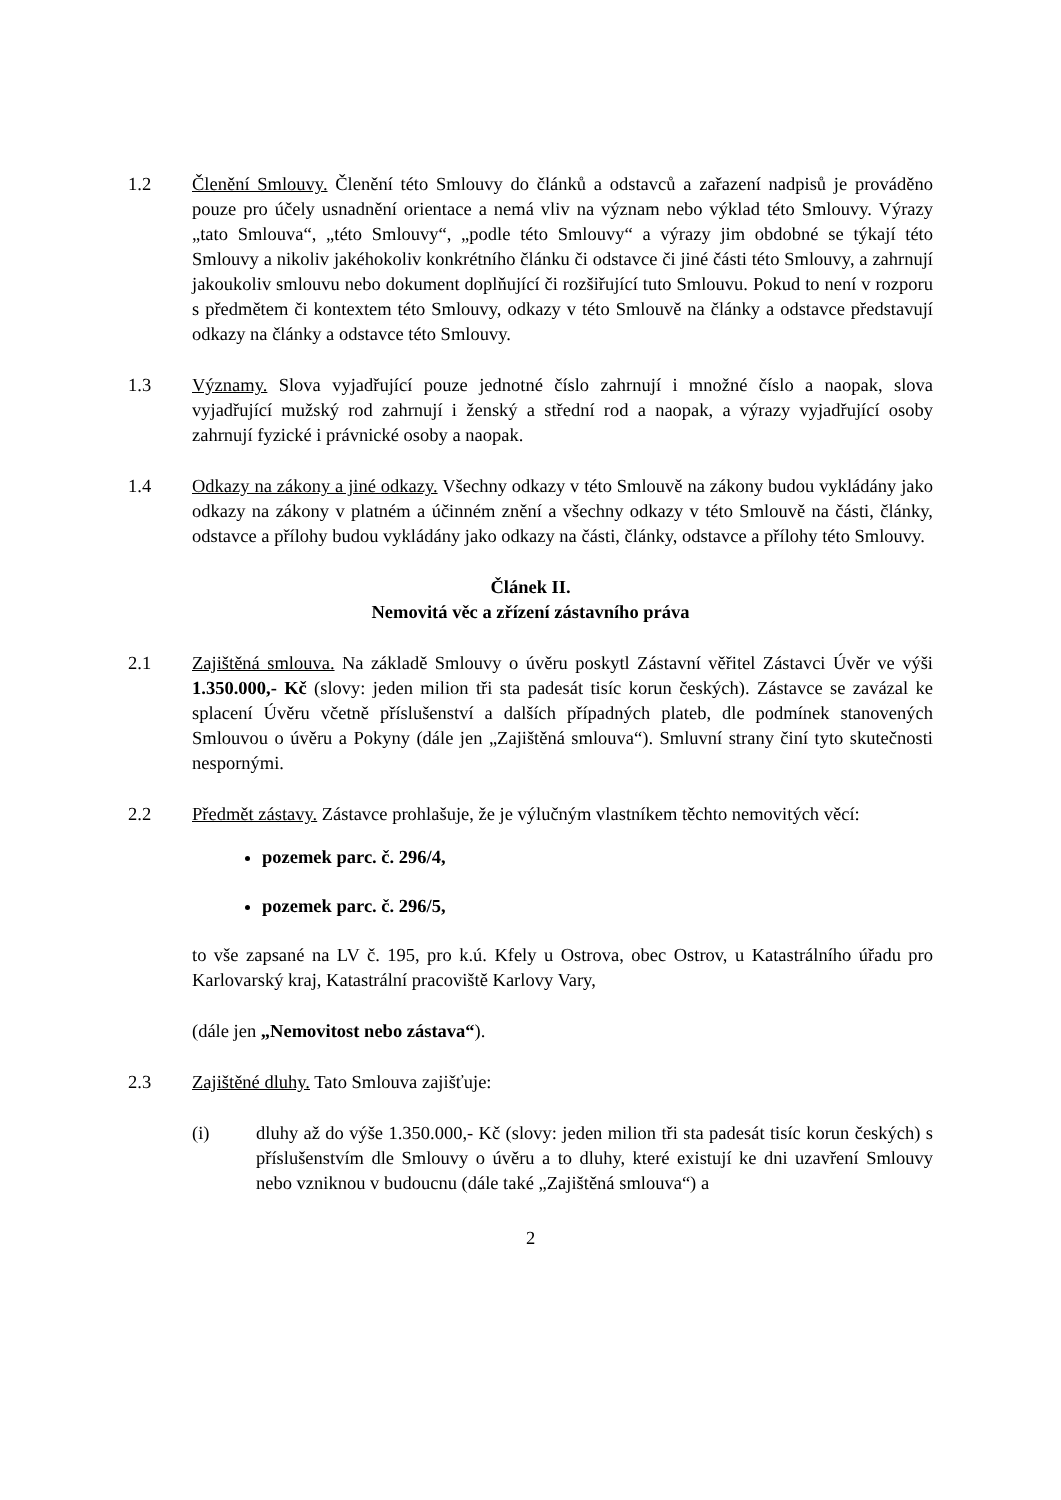1.2 Členění Smlouvy. Členění této Smlouvy do článků a odstavců a zařazení nadpisů je prováděno pouze pro účely usnadnění orientace a nemá vliv na význam nebo výklad této Smlouvy. Výrazy „tato Smlouva“, „této Smlouvy“, „podle této Smlouvy“ a výrazy jim obdobné se týkají této Smlouvy a nikoliv jakéhokoliv konkrétního článku či odstavce či jiné části této Smlouvy, a zahrnují jakoukoliv smlouvu nebo dokument doplňující či rozšiřující tuto Smlouvu. Pokud to není v rozporu s předmětem či kontextem této Smlouvy, odkazy v této Smlouvě na články a odstavce představují odkazy na články a odstavce této Smlouvy.
1.3 Významy. Slova vyjadřující pouze jednotné číslo zahrnují i množné číslo a naopak, slova vyjadřující mužský rod zahrnují i ženský a střední rod a naopak, a výrazy vyjadřující osoby zahrnují fyzické i právnické osoby a naopak.
1.4 Odkazy na zákony a jiné odkazy. Všechny odkazy v této Smlouvě na zákony budou vykládány jako odkazy na zákony v platném a účinném znění a všechny odkazy v této Smlouvě na části, články, odstavce a přílohy budou vykládány jako odkazy na části, články, odstavce a přílohy této Smlouvy.
Článek II.
Nemovitá věc a zřízení zástavního práva
2.1 Zajištěná smlouva. Na základě Smlouvy o úvěru poskytl Zástavní věřitel Zástavci Úvěr ve výši 1.350.000,- Kč (slovy: jeden milion tři sta padesát tisíc korun českých). Zástavce se zavázal ke splacení Úvěru včetně příslušenství a dalších případných plateb, dle podmínek stanovených Smlouvou o úvěru a Pokyny (dále jen „Zajištěná smlouva“). Smluvní strany činí tyto skutečnosti nespornými.
2.2 Předmět zástavy. Zástavce prohlašuje, že je výlučným vlastníkem těchto nemovitých věcí:
pozemek parc. č. 296/4,
pozemek parc. č. 296/5,
to vše zapsané na LV č. 195, pro k.ú. Kfely u Ostrova, obec Ostrov, u Katastrálního úřadu pro Karlovarský kraj, Katastrální pracoviště Karlovy Vary,
(dále jen „Nemovitost nebo zástava“).
2.3 Zajištěné dluhy. Tato Smlouva zajišťuje:
(i) dluhy až do výše 1.350.000,- Kč (slovy: jeden milion tři sta padesát tisíc korun českých) s příslušenstvím dle Smlouvy o úvěru a to dluhy, které existují ke dni uzavření Smlouvy nebo vzniknou v budoucnu (dále také „Zajištěná smlouva“) a
2